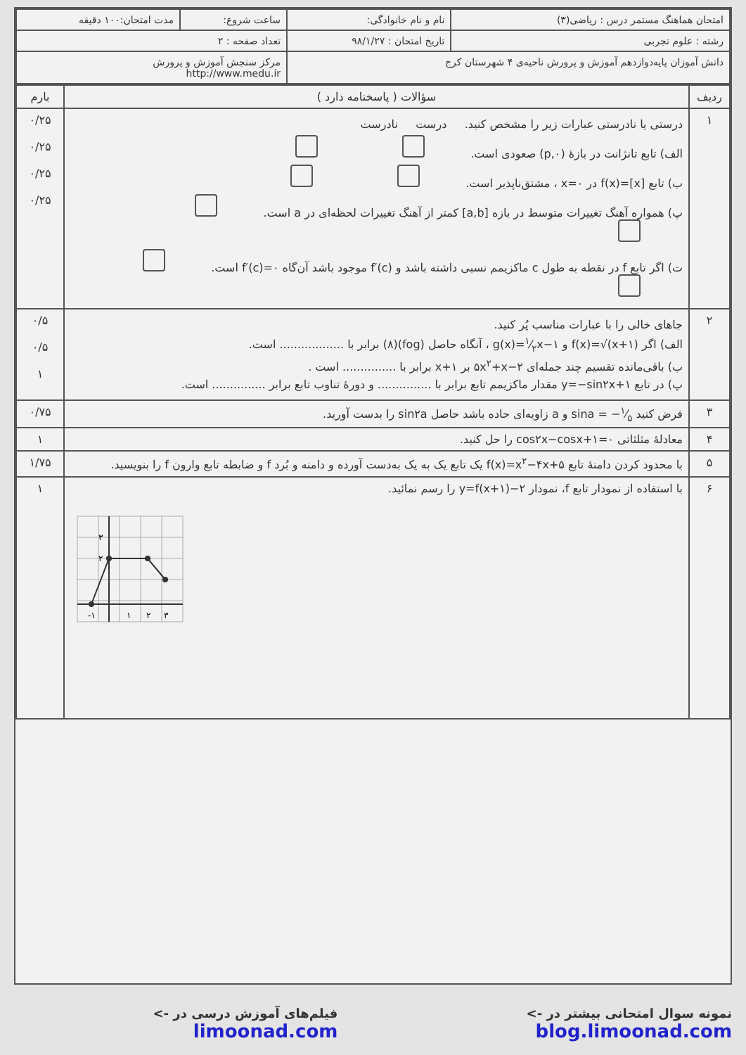| امتحان هماهنگ مستمر درس : ریاضی(۳) | نام و نام خانوادگی: | ساعت شروع: | مدت امتحان:۱۰۰ دقیقه |
| رشته : علوم تجربی | تاریخ امتحان : ۹۸/۱/۲۷ | تعداد صفحه : ۲ | |
| دانش آموزان پایه‌دوازدهم آموزش و پرورش ناحیه‌ی ۴ شهرستان کرج | | مرکز سنجش آموزش و پرورش http://www.medu.ir | |
| ردیف | سؤالات ( پاسخنامه دارد ) | بارم |
| --- | --- | --- |
| ۱ | درستی یا نادرستی عبارات زیر را مشخص کنید. درست نادرست الف) تابع تانژانت در بازهٔ (۰,p) صعودی است. ب) تابع f(x)=[x] در x=۰ ، مشتق‌ناپذیر است. پ) همواره آهنگ تغییرات متوسط در بازه [a,b] کمتر از آهنگ تغییرات لحظه‌ای در a است. ت) اگر تابع f در نقطه به طول c ماکزیمم نسبی داشته باشد و f′(c) موجود باشد آن‌گاه f′(c)=۰ است. | ۰/۲۵ ۰/۲۵ ۰/۲۵ ۰/۲۵ |
| ۲ | جاهای خالی را با عبارات مناسب پُر کنید. الف) اگر f(x)=√(x+۱) و g(x)=۱⁄۲x−۱ ، آنگاه حاصل (fog)(۸) برابر با .................. است. ب) باقی‌مانده تقسیم چند جمله‌ای ۵x<sup>۲</sup>+x−۲ بر x+۱ برابر با ............... است . پ) در تابع y=−sin۲x+۱ مقدار ماکزیمم تابع برابر با ............... و دورهٔ تناوب تابع برابر ............... است. | ۰/۵ ۰/۵ ۱ |
| ۳ | فرض کنید sina = −۱⁄۵ و a زاویه‌ای حاده باشد حاصل sin۲a را بدست آورید. | ۰/۷۵ |
| ۴ | معادلهٔ مثلثاتی cos۲x−cosx+۱=۰ را حل کنید. | ۱ |
| ۵ | با محدود کردن دامنهٔ تابع f(x)=x<sup>۲</sup>−۴x+۵ یک تابع یک به یک به‌دست آورده و دامنه و بُرد f و ضابطه تابع وارون f را بنویسید. | ۱/۷۵ |
| ۶ | با استفاده از نمودار تابع f، نمودار y=f(x+۱)−۲ را رسم نمائید. -۱ ۱ ۲ ۳ ۲ ۳ | ۱ |
نمونه سوال امتحانی بیشتر در -> blog.limoonad.com فیلم‌های آموزش درسی در -> limoonad.com